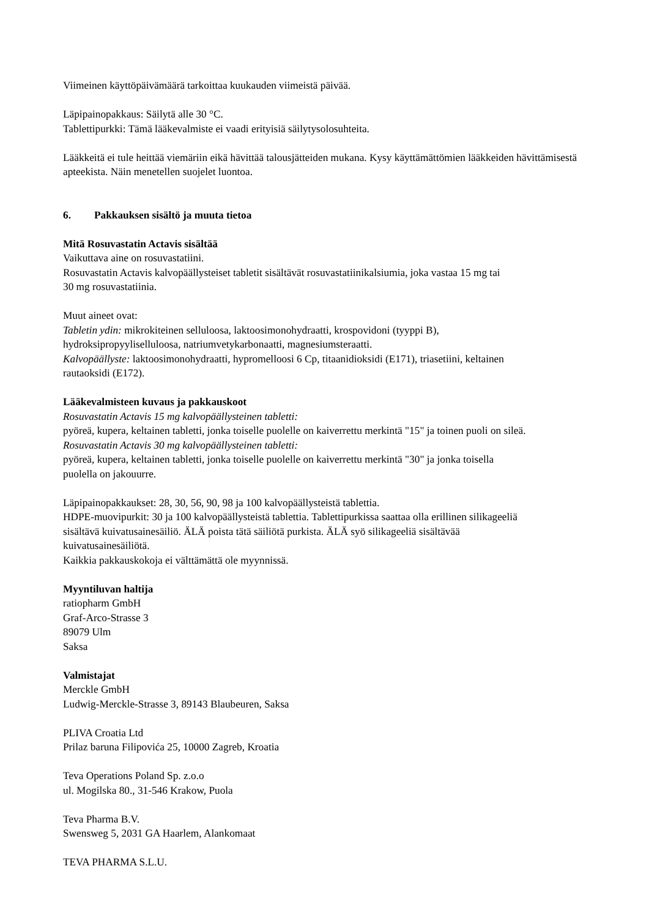Viimeinen käyttöpäivämäärä tarkoittaa kuukauden viimeistä päivää.
Läpipainopakkaus: Säilytä alle 30 °C.
Tablettipurkki: Tämä lääkevalmiste ei vaadi erityisiä säilytysolosuhteita.
Lääkkeitä ei tule heittää viemäriin eikä hävittää talousjätteiden mukana. Kysy käyttämättömien lääkkeiden hävittämisestä apteekista. Näin menetellen suojelet luontoa.
6. Pakkauksen sisältö ja muuta tietoa
Mitä Rosuvastatin Actavis sisältää
Vaikuttava aine on rosuvastatiini.
Rosuvastatin Actavis kalvopäällysteiset tabletit sisältävät rosuvastatiinikalsiumia, joka vastaa 15 mg tai
30 mg rosuvastatiinia.
Muut aineet ovat:
Tabletin ydin: mikrokiteinen selluloosa, laktoosimonohydraatti, krospovidoni (tyyppi B),
hydroksipropyyliselluloosa, natriumvetykarbonaatti, magnesiumsteraatti.
Kalvopäällyste: laktoosimonohydraatti, hypromelloosi 6 Cp, titaanidioksidi (E171), triasetiini, keltainen
rautaoksidi (E172).
Lääkevalmisteen kuvaus ja pakkauskoot
Rosuvastatin Actavis 15 mg kalvopäällysteinen tabletti:
pyöreä, kupera, keltainen tabletti, jonka toiselle puolelle on kaiverrettu merkintä "15" ja toinen puoli on sileä.
Rosuvastatin Actavis 30 mg kalvopäällysteinen tabletti:
pyöreä, kupera, keltainen tabletti, jonka toiselle puolelle on kaiverrettu merkintä "30" ja jonka toisella
puolella on jakouurre.
Läpipainopakkaukset: 28, 30, 56, 90, 98 ja 100 kalvopäällysteistä tablettia.
HDPE-muovipurkit: 30 ja 100 kalvopäällysteistä tablettia. Tablettipurkissa saattaa olla erillinen silikageeliä
sisältävä kuivatusainesäiliö. ÄLÄ poista tätä säiliötä purkista. ÄLÄ syö silikageeliä sisältävää
kuivatusainesäiliötä.
Kaikkia pakkauskokoja ei välttämättä ole myynnissä.
Myyntiluvan haltija
ratiopharm GmbH
Graf-Arco-Strasse 3
89079 Ulm
Saksa
Valmistajat
Merckle GmbH
Ludwig-Merckle-Strasse 3, 89143 Blaubeuren, Saksa
PLIVA Croatia Ltd
Prilaz baruna Filipovića 25, 10000 Zagreb, Kroatia
Teva Operations Poland Sp. z.o.o
ul. Mogilska 80., 31-546 Krakow, Puola
Teva Pharma B.V.
Swensweg 5, 2031 GA Haarlem, Alankomaat
TEVA PHARMA S.L.U.